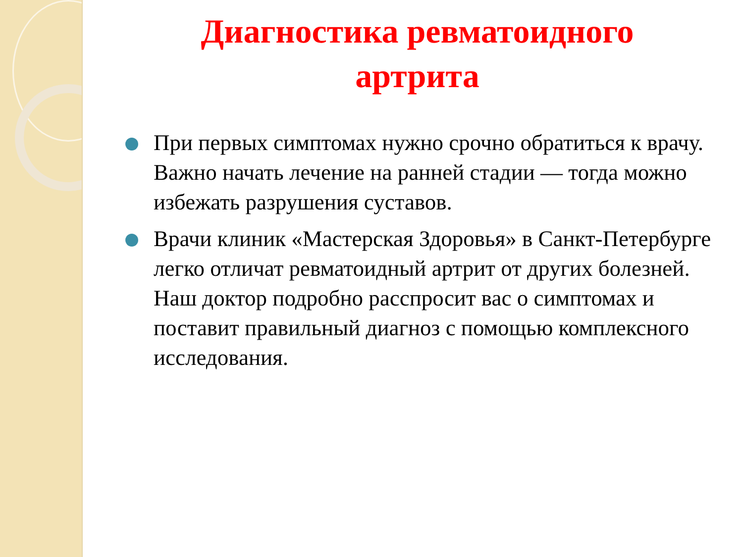Диагностика ревматоидного
артрита
При первых симптомах нужно срочно обратиться к врачу. Важно начать лечение на ранней стадии — тогда можно избежать разрушения суставов.
Врачи клиник «Мастерская Здоровья» в Санкт-Петербурге легко отличат ревматоидный артрит от других болезней. Наш доктор подробно расспросит вас о симптомах и поставит правильный диагноз с помощью комплексного исследования.